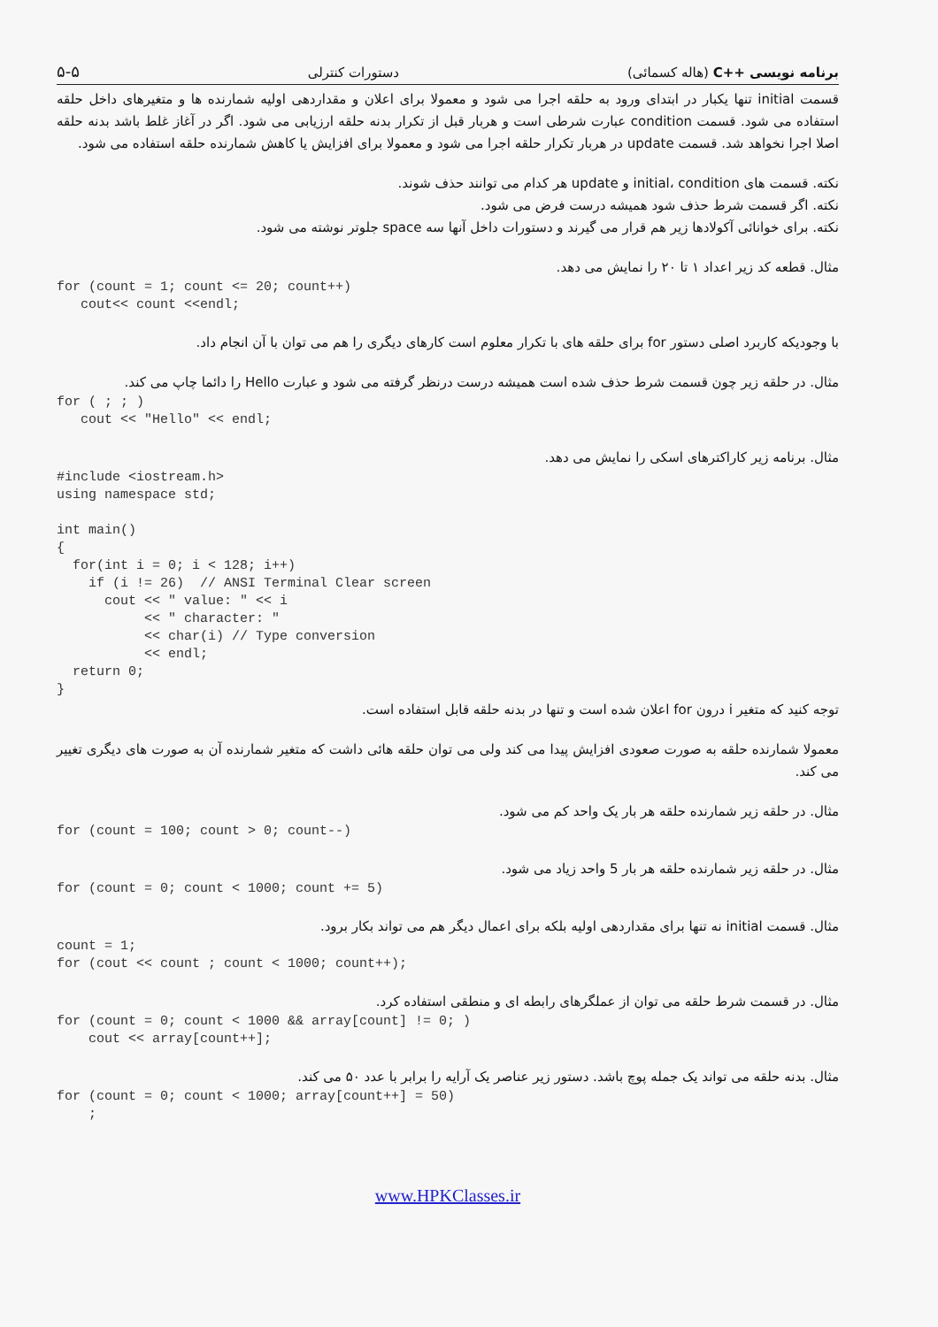برنامه نویسی ++C (هاله کسمائی) دستورات کنترلی ۵-۵
قسمت initial تنها یکبار در ابتدای ورود به حلقه اجرا می شود و معمولا برای اعلان و مقداردهی اولیه شمارنده ها و متغیرهای داخل حلقه استفاده می شود. قسمت condition عبارت شرطی است و هربار قبل از تکرار بدنه حلقه ارزیابی می شود. اگر در آغاز غلط باشد بدنه حلقه اصلا اجرا نخواهد شد. قسمت update در هربار تکرار حلقه اجرا می شود و معمولا برای افزایش یا کاهش شمارنده حلقه استفاده می شود.
نکته. قسمت های initial، condition و update هر کدام می توانند حذف شوند.
نکته. اگر قسمت شرط حذف شود همیشه درست فرض می شود.
نکته. برای خوانائی آکولادها زیر هم قرار می گیرند و دستورات داخل آنها سه space جلوتر نوشته می شود.
مثال. قطعه کد زیر اعداد ۱ تا ۲۰ را نمایش می دهد.
for (count = 1; count <= 20; count++)
   cout<< count <<endl;
با وجودیکه کاربرد اصلی دستور for برای حلقه های با تکرار معلوم است کارهای دیگری را هم می توان با آن انجام داد.
مثال. در حلقه زیر چون قسمت شرط حذف شده است همیشه درست درنظر گرفته می شود و عبارت Hello را دائما چاپ می کند.
for ( ; ; )
   cout << "Hello" << endl;
مثال. برنامه زیر کاراکترهای اسکی را نمایش می دهد.
#include <iostream.h>
using namespace std;

int main()
{
  for(int i = 0; i < 128; i++)
    if (i != 26)  // ANSI Terminal Clear screen
      cout << " value: " << i
           << " character: "
           << char(i) // Type conversion
           << endl;
  return 0;
}
توجه کنید که متغیر i درون for اعلان شده است و تنها در بدنه حلقه قابل استفاده است.
معمولا شمارنده حلقه به صورت صعودی افزایش پیدا می کند ولی می توان حلقه هائی داشت که متغیر شمارنده آن به صورت های دیگری تغییر می کند.
مثال. در حلقه زیر شمارنده حلقه هر بار یک واحد کم می شود.
for (count = 100; count > 0; count--)
مثال. در حلقه زیر شمارنده حلقه هر بار 5 واحد زیاد می شود.
for (count = 0; count < 1000; count += 5)
مثال. قسمت initial نه تنها برای مقداردهی اولیه بلکه برای اعمال دیگر هم می تواند بکار برود.
count = 1;
for (cout << count ; count < 1000; count++);
مثال. در قسمت شرط حلقه می توان از عملگرهای رابطه ای و منطقی استفاده کرد.
for (count = 0; count < 1000 && array[count] != 0; )
    cout << array[count++];
مثال. بدنه حلقه می تواند یک جمله پوچ باشد. دستور زیر عناصر یک آرایه را برابر با عدد ۵۰ می کند.
for (count = 0; count < 1000; array[count++] = 50)
    ;
www.HPKClasses.ir